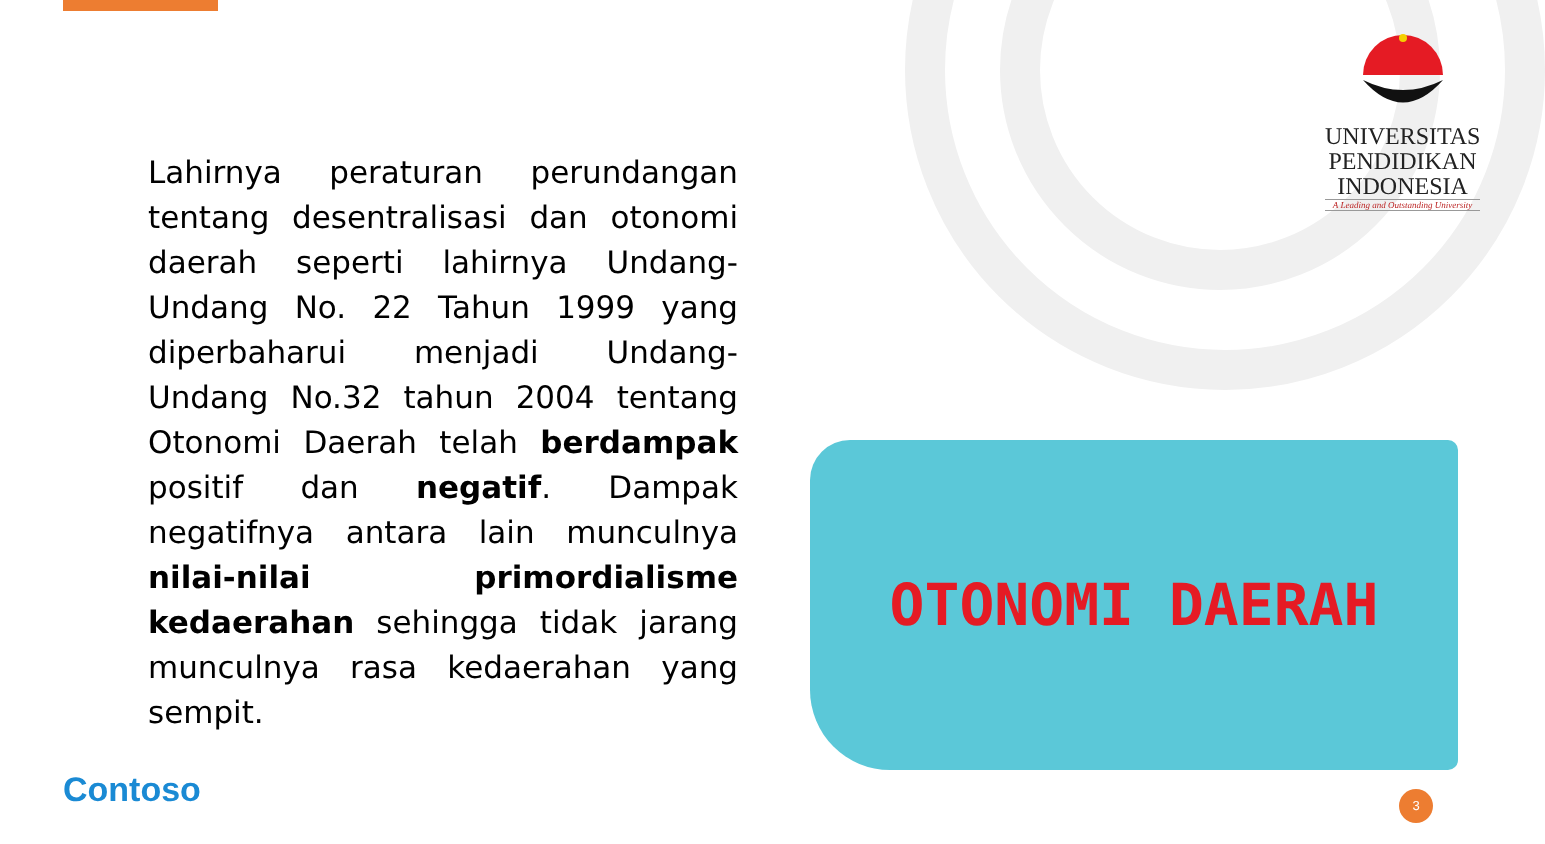Lahirnya peraturan perundangan tentang desentralisasi dan otonomi daerah seperti lahirnya Undang-Undang No. 22 Tahun 1999 yang diperbaharui menjadi Undang-Undang No.32 tahun 2004 tentang Otonomi Daerah telah berdampak positif dan negatif. Dampak negatifnya antara lain munculnya nilai-nilai primordialisme kedaerahan sehingga tidak jarang munculnya rasa kedaerahan yang sempit.
UNIVERSITAS
PENDIDIKAN
INDONESIA
A Leading and Outstanding University
OTONOMI DAERAH
Contoso 3